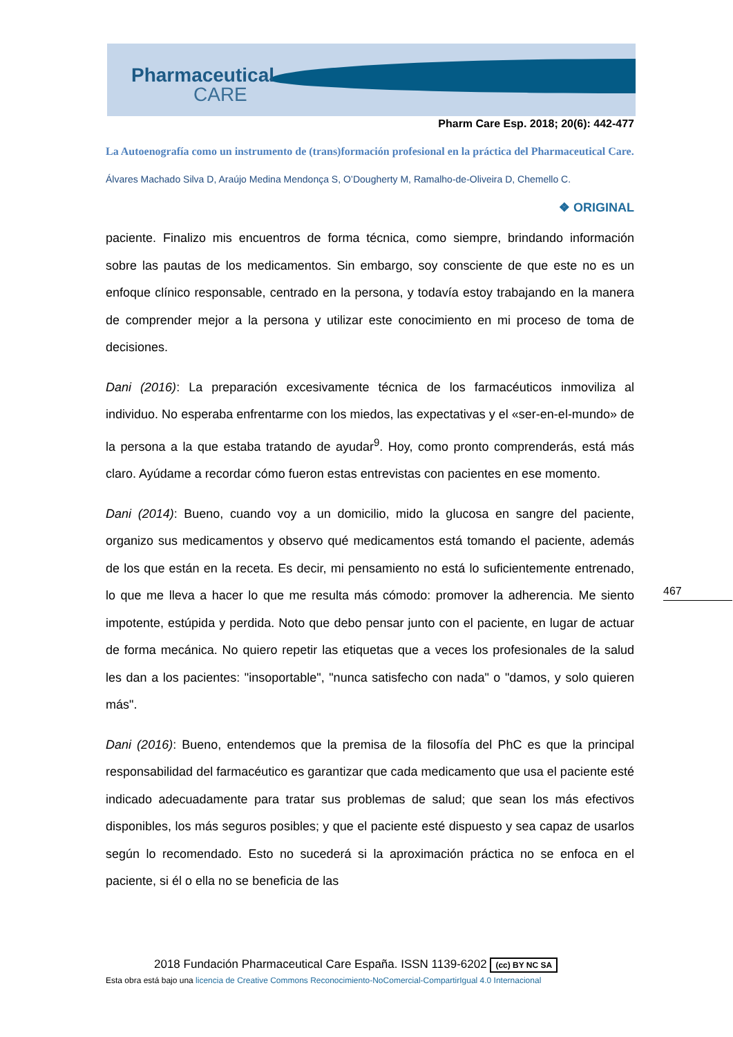Pharmaceutical
CARE
Pharm Care Esp. 2018; 20(6): 442-477
La Autoenografía como un instrumento de (trans)formación profesional en la práctica del Pharmaceutical Care.
Álvares Machado Silva D, Araújo Medina Mendonça S, O’Dougherty M, Ramalho-de-Oliveira D, Chemello C.
❖ ORIGINAL
paciente. Finalizo mis encuentros de forma técnica, como siempre, brindando información sobre las pautas de los medicamentos. Sin embargo, soy consciente de que este no es un enfoque clínico responsable, centrado en la persona, y todavía estoy trabajando en la manera de comprender mejor a la persona y utilizar este conocimiento en mi proceso de toma de decisiones.
Dani (2016): La preparación excesivamente técnica de los farmacéuticos inmoviliza al individuo. No esperaba enfrentarme con los miedos, las expectativas y el «ser-en-el-mundo» de la persona a la que estaba tratando de ayudar<sup>9</sup>. Hoy, como pronto comprenderás, está más claro. Ayúdame a recordar cómo fueron estas entrevistas con pacientes en ese momento.
Dani (2014): Bueno, cuando voy a un domicilio, mido la glucosa en sangre del paciente, organizo sus medicamentos y observo qué medicamentos está tomando el paciente, además de los que están en la receta. Es decir, mi pensamiento no está lo suficientemente entrenado, lo que me lleva a hacer lo que me resulta más cómodo: promover la adherencia. Me siento impotente, estúpida y perdida. Noto que debo pensar junto con el paciente, en lugar de actuar de forma mecánica. No quiero repetir las etiquetas que a veces los profesionales de la salud les dan a los pacientes: "insoportable", "nunca satisfecho con nada" o "damos, y solo quieren más".
Dani (2016): Bueno, entendemos que la premisa de la filosofía del PhC es que la principal responsabilidad del farmacéutico es garantizar que cada medicamento que usa el paciente esté indicado adecuadamente para tratar sus problemas de salud; que sean los más efectivos disponibles, los más seguros posibles; y que el paciente esté dispuesto y sea capaz de usarlos según lo recomendado. Esto no sucederá si la aproximación práctica no se enfoca en el paciente, si él o ella no se beneficia de las
467
2018 Fundación Pharmaceutical Care España. ISSN 1139-6202 (cc) BY NC SA
Esta obra está bajo una licencia de Creative Commons Reconocimiento-NoComercial-CompartirIgual 4.0 Internacional